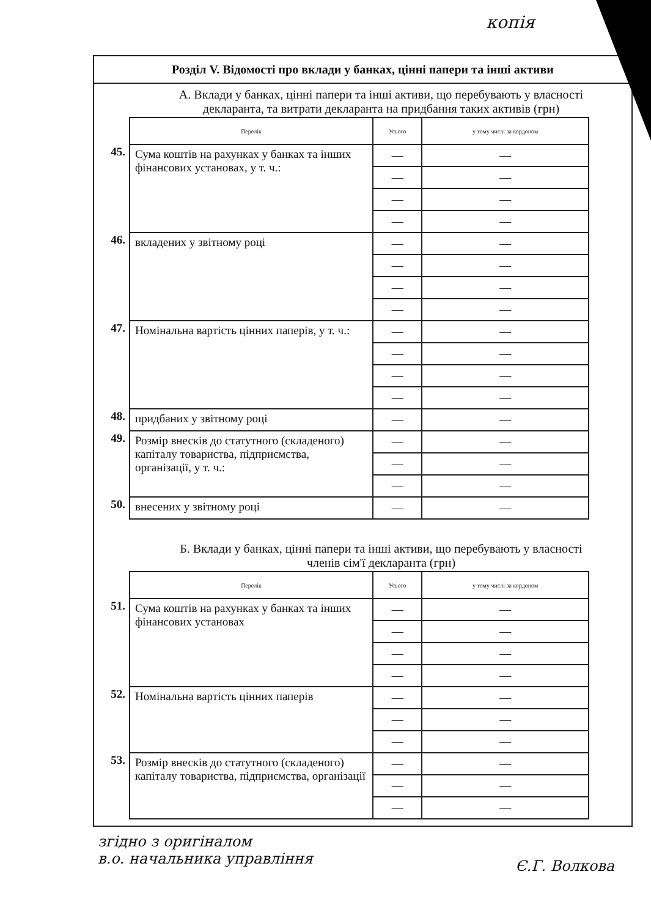копія
Розділ V. Відомості про вклади у банках, цінні папери та інші активи
А. Вклади у банках, цінні папери та інші активи, що перебувають у власності декларанта, та витрати декларанта на придбання таких активів (грн)
| | Перелік | Усього | у тому числі за кордоном |
| 45. | Сума коштів на рахунках у банках та інших фінансових установах, у т. ч.: | — | — |
| | | — | — |
| | | — | — |
| | | — | — |
| 46. | вкладених у звітному році | — | — |
| | | — | — |
| | | — | — |
| | | — | — |
| 47. | Номінальна вартість цінних паперів, у т. ч.: | — | — |
| | | — | — |
| | | — | — |
| | | — | — |
| 48. | придбаних у звітному році | — | — |
| 49. | Розмір внесків до статутного (складеного) капіталу товариства, підприємства, організації, у т. ч.: | — | — |
| | | — | — |
| | | — | — |
| 50. | внесених у звітному році | — | — |
Б. Вклади у банках, цінні папери та інші активи, що перебувають у власності членів сім'ї декларанта (грн)
| | Перелік | Усього | у тому числі за кордоном |
| 51. | Сума коштів на рахунках у банках та інших фінансових установах | — | — |
| | | — | — |
| | | — | — |
| | | — | — |
| 52. | Номінальна вартість цінних паперів | — | — |
| | | — | — |
| | | — | — |
| 53. | Розмір внесків до статутного (складеного) капіталу товариства, підприємства, організації | — | — |
| | | — | — |
| | | — | — |
згідно з оригіналом
в.о. начальника управління
Є.Г. Волкова